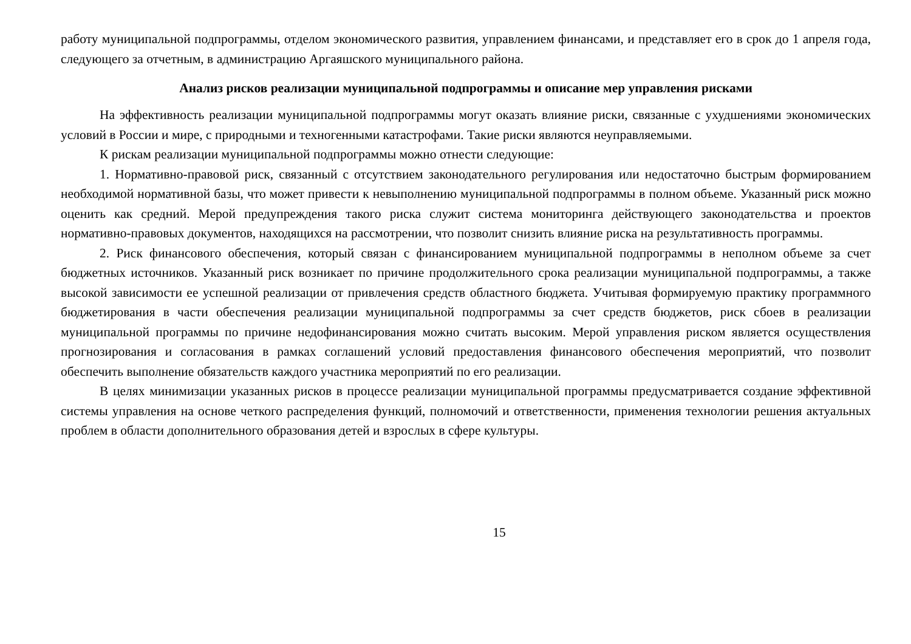работу муниципальной подпрограммы, отделом экономического развития, управлением финансами, и представляет его в срок до 1 апреля года, следующего за отчетным, в администрацию Аргаяшского муниципального района.
Анализ рисков реализации муниципальной подпрограммы и описание мер управления рисками
На эффективность реализации муниципальной подпрограммы могут оказать влияние риски, связанные с ухудшениями экономических условий в России и мире, с природными и техногенными катастрофами. Такие риски являются неуправляемыми.
К рискам реализации муниципальной подпрограммы можно отнести следующие:
1. Нормативно-правовой риск, связанный с отсутствием законодательного регулирования или недостаточно быстрым формированием необходимой нормативной базы, что может привести к невыполнению муниципальной подпрограммы в полном объеме. Указанный риск можно оценить как средний. Мерой предупреждения такого риска служит система мониторинга действующего законодательства и проектов нормативно-правовых документов, находящихся на рассмотрении, что позволит снизить влияние риска на результативность программы.
2. Риск финансового обеспечения, который связан с финансированием муниципальной подпрограммы в неполном объеме за счет бюджетных источников. Указанный риск возникает по причине продолжительного срока реализации муниципальной подпрограммы, а также высокой зависимости ее успешной реализации от привлечения средств областного бюджета. Учитывая формируемую практику программного бюджетирования в части обеспечения реализации муниципальной подпрограммы за счет средств бюджетов, риск сбоев в реализации муниципальной программы по причине недофинансирования можно считать высоким. Мерой управления риском является осуществления прогнозирования и согласования в рамках соглашений условий предоставления финансового обеспечения мероприятий, что позволит обеспечить выполнение обязательств каждого участника мероприятий по его реализации.
В целях минимизации указанных рисков в процессе реализации муниципальной программы предусматривается создание эффективной системы управления на основе четкого распределения функций, полномочий и ответственности, применения технологии решения актуальных проблем в области дополнительного образования детей и взрослых в сфере культуры.
15